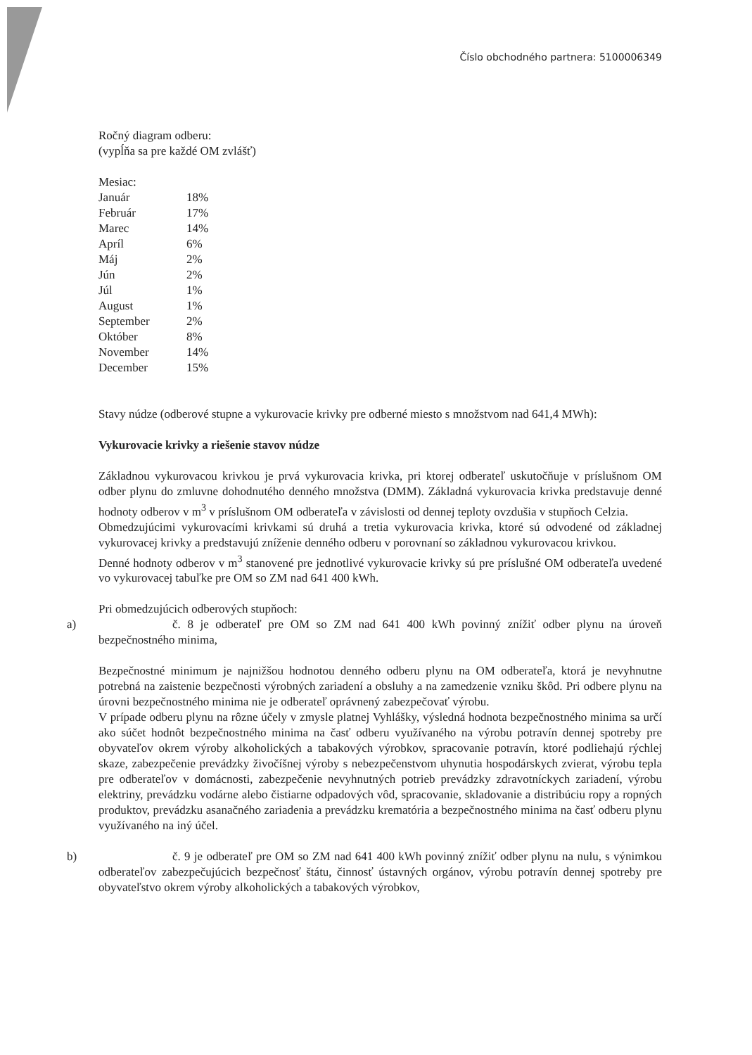Číslo obchodného partnera: 5100006349
Ročný diagram odberu:
(vypĺňa sa pre každé OM zvlášť)
Mesiac:
| Január | 18% |
| Február | 17% |
| Marec | 14% |
| Apríl | 6% |
| Máj | 2% |
| Jún | 2% |
| Júl | 1% |
| August | 1% |
| September | 2% |
| Október | 8% |
| November | 14% |
| December | 15% |
Stavy núdze (odberové stupne a vykurovacie krivky pre odberné miesto s množstvom nad 641,4 MWh):
Vykurovacie krivky a riešenie stavov núdze
Základnou vykurovacou krivkou je prvá vykurovacia krivka, pri ktorej odberateľ uskutočňuje v príslušnom OM odber plynu do zmluvne dohodnutého denného množstva (DMM). Základná vykurovacia krivka predstavuje denné hodnoty odberov v m<sup>3</sup> v príslušnom OM odberateľa v závislosti od dennej teploty ovzdušia v stupňoch Celzia.
Obmedzujúcimi vykurovacími krivkami sú druhá a tretia vykurovacia krivka, ktoré sú odvodené od základnej vykurovacej krivky a predstavujú zníženie denného odberu v porovnaní so základnou vykurovacou krivkou.
Denné hodnoty odberov v m<sup>3</sup> stanovené pre jednotlivé vykurovacie krivky sú pre príslušné OM odberateľa uvedené vo vykurovacej tabuľke pre OM so ZM nad 641 400 kWh.
Pri obmedzujúcich odberových stupňoch:
a) č. 8 je odberateľ pre OM so ZM nad 641 400 kWh povinný znížiť odber plynu na úroveň bezpečnostného minima,
Bezpečnostné minimum je najnižšou hodnotou denného odberu plynu na OM odberateľa, ktorá je nevyhnutne potrebná na zaistenie bezpečnosti výrobných zariadení a obsluhy a na zamedzenie vzniku škôd. Pri odbere plynu na úrovni bezpečnostného minima nie je odberateľ oprávnený zabezpečovať výrobu.
V prípade odberu plynu na rôzne účely v zmysle platnej Vyhlášky, výsledná hodnota bezpečnostného minima sa určí ako súčet hodnôt bezpečnostného minima na časť odberu využívaného na výrobu potravín dennej spotreby pre obyvateľov okrem výroby alkoholických a tabakových výrobkov, spracovanie potravín, ktoré podliehajú rýchlej skaze, zabezpečenie prevádzky živočíšnej výroby s nebezpečenstvom uhynutia hospodárskych zvierat, výrobu tepla pre odberateľov v domácnosti, zabezpečenie nevyhnutných potrieb prevádzky zdravotníckych zariadení, výrobu elektriny, prevádzku vodárne alebo čistiarne odpadových vôd, spracovanie, skladovanie a distribúciu ropy a ropných produktov, prevádzku asanačného zariadenia a prevádzku krematória a bezpečnostného minima na časť odberu plynu využívaného na iný účel.
b) č. 9 je odberateľ pre OM so ZM nad 641 400 kWh povinný znížiť odber plynu na nulu, s výnimkou odberateľov zabezpečujúcich bezpečnosť štátu, činnosť ústavných orgánov, výrobu potravín dennej spotreby pre obyvateľstvo okrem výroby alkoholických a tabakových výrobkov,